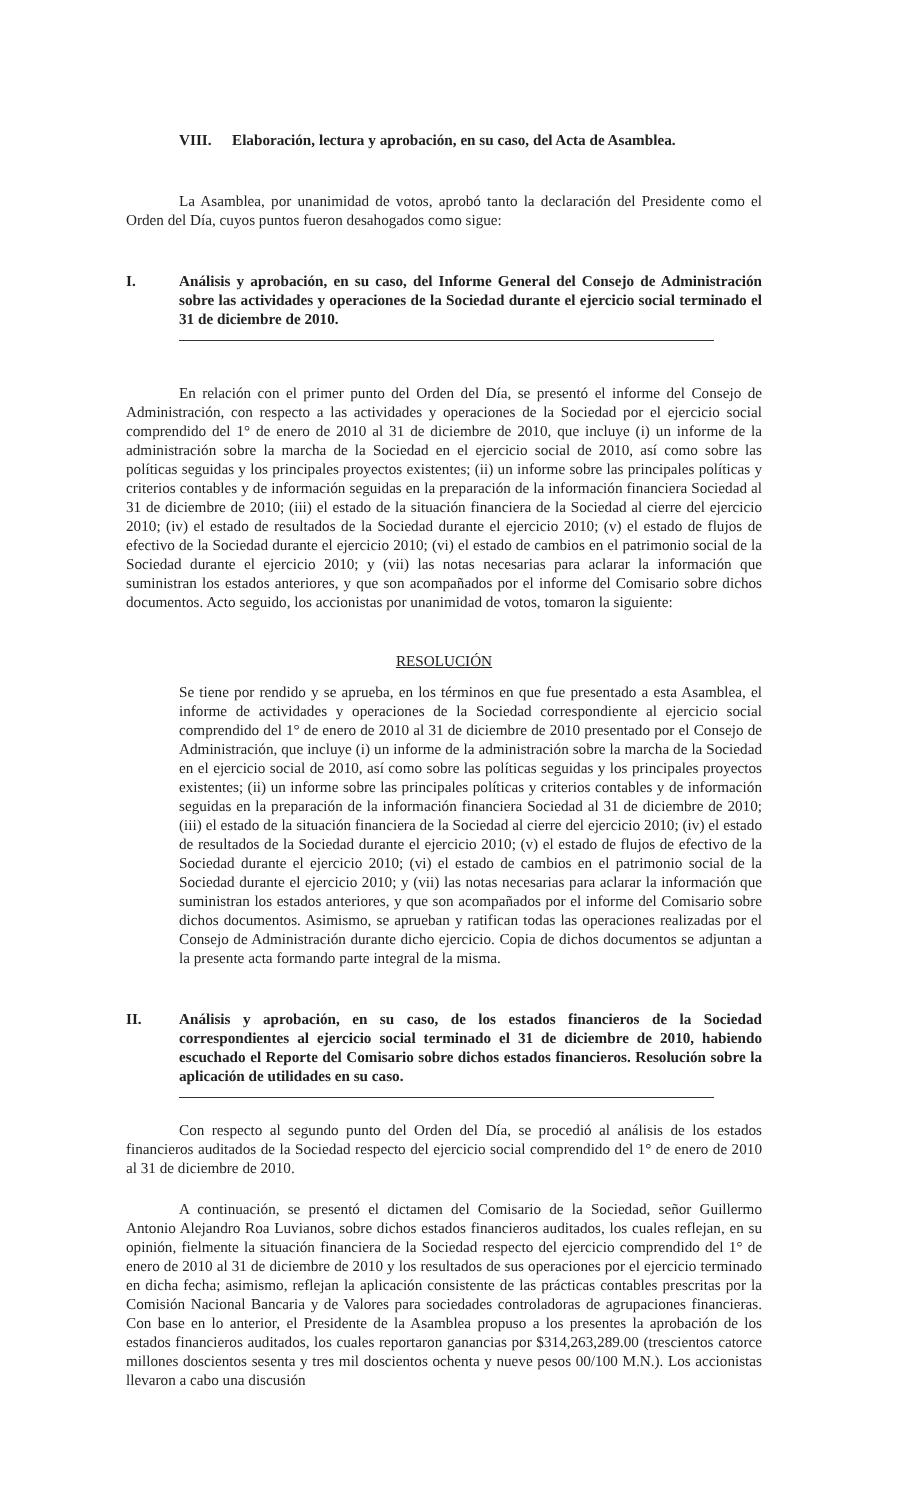VIII. Elaboración, lectura y aprobación, en su caso, del Acta de Asamblea.
La Asamblea, por unanimidad de votos, aprobó tanto la declaración del Presidente como el Orden del Día, cuyos puntos fueron desahogados como sigue:
I. Análisis y aprobación, en su caso, del Informe General del Consejo de Administración sobre las actividades y operaciones de la Sociedad durante el ejercicio social terminado el 31 de diciembre de 2010.
En relación con el primer punto del Orden del Día, se presentó el informe del Consejo de Administración, con respecto a las actividades y operaciones de la Sociedad por el ejercicio social comprendido del 1° de enero de 2010 al 31 de diciembre de 2010, que incluye (i) un informe de la administración sobre la marcha de la Sociedad en el ejercicio social de 2010, así como sobre las políticas seguidas y los principales proyectos existentes; (ii) un informe sobre las principales políticas y criterios contables y de información seguidas en la preparación de la información financiera Sociedad al 31 de diciembre de 2010; (iii) el estado de la situación financiera de la Sociedad al cierre del ejercicio 2010; (iv) el estado de resultados de la Sociedad durante el ejercicio 2010; (v) el estado de flujos de efectivo de la Sociedad durante el ejercicio 2010; (vi) el estado de cambios en el patrimonio social de la Sociedad durante el ejercicio 2010; y (vii) las notas necesarias para aclarar la información que suministran los estados anteriores, y que son acompañados por el informe del Comisario sobre dichos documentos. Acto seguido, los accionistas por unanimidad de votos, tomaron la siguiente:
RESOLUCIÓN
Se tiene por rendido y se aprueba, en los términos en que fue presentado a esta Asamblea, el informe de actividades y operaciones de la Sociedad correspondiente al ejercicio social comprendido del 1° de enero de 2010 al 31 de diciembre de 2010 presentado por el Consejo de Administración, que incluye (i) un informe de la administración sobre la marcha de la Sociedad en el ejercicio social de 2010, así como sobre las políticas seguidas y los principales proyectos existentes; (ii) un informe sobre las principales políticas y criterios contables y de información seguidas en la preparación de la información financiera Sociedad al 31 de diciembre de 2010; (iii) el estado de la situación financiera de la Sociedad al cierre del ejercicio 2010; (iv) el estado de resultados de la Sociedad durante el ejercicio 2010; (v) el estado de flujos de efectivo de la Sociedad durante el ejercicio 2010; (vi) el estado de cambios en el patrimonio social de la Sociedad durante el ejercicio 2010; y (vii) las notas necesarias para aclarar la información que suministran los estados anteriores, y que son acompañados por el informe del Comisario sobre dichos documentos. Asimismo, se aprueban y ratifican todas las operaciones realizadas por el Consejo de Administración durante dicho ejercicio. Copia de dichos documentos se adjuntan a la presente acta formando parte integral de la misma.
II. Análisis y aprobación, en su caso, de los estados financieros de la Sociedad correspondientes al ejercicio social terminado el 31 de diciembre de 2010, habiendo escuchado el Reporte del Comisario sobre dichos estados financieros. Resolución sobre la aplicación de utilidades en su caso.
Con respecto al segundo punto del Orden del Día, se procedió al análisis de los estados financieros auditados de la Sociedad respecto del ejercicio social comprendido del 1° de enero de 2010 al 31 de diciembre de 2010.
A continuación, se presentó el dictamen del Comisario de la Sociedad, señor Guillermo Antonio Alejandro Roa Luvianos, sobre dichos estados financieros auditados, los cuales reflejan, en su opinión, fielmente la situación financiera de la Sociedad respecto del ejercicio comprendido del 1° de enero de 2010 al 31 de diciembre de 2010 y los resultados de sus operaciones por el ejercicio terminado en dicha fecha; asimismo, reflejan la aplicación consistente de las prácticas contables prescritas por la Comisión Nacional Bancaria y de Valores para sociedades controladoras de agrupaciones financieras. Con base en lo anterior, el Presidente de la Asamblea propuso a los presentes la aprobación de los estados financieros auditados, los cuales reportaron ganancias por $314,263,289.00 (trescientos catorce millones doscientos sesenta y tres mil doscientos ochenta y nueve pesos 00/100 M.N.). Los accionistas llevaron a cabo una discusión